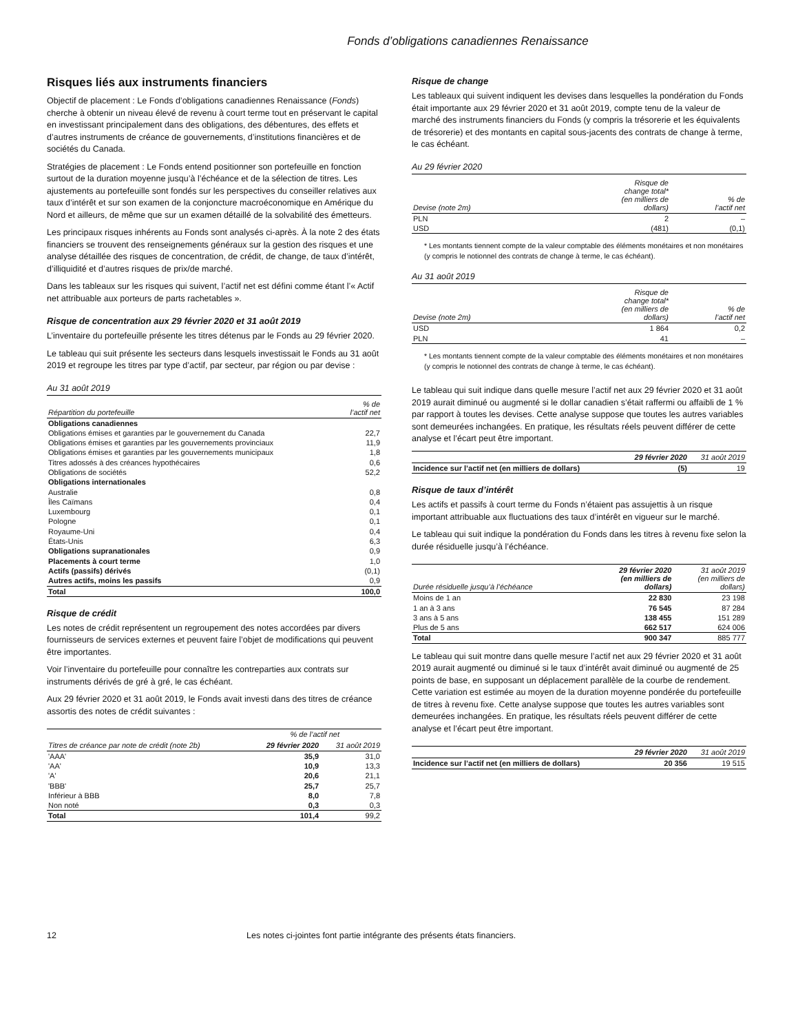Fonds d’obligations canadiennes Renaissance
Risques liés aux instruments financiers
Objectif de placement : Le Fonds d’obligations canadiennes Renaissance (Fonds) cherche à obtenir un niveau élevé de revenu à court terme tout en préservant le capital en investissant principalement dans des obligations, des débentures, des effets et d’autres instruments de créance de gouvernements, d’institutions financières et de sociétés du Canada.
Stratégies de placement : Le Fonds entend positionner son portefeuille en fonction surtout de la duration moyenne jusqu’à l’échéance et de la sélection de titres. Les ajustements au portefeuille sont fondés sur les perspectives du conseiller relatives aux taux d’intérêt et sur son examen de la conjoncture macroéconomique en Amérique du Nord et ailleurs, de même que sur un examen détaillé de la solvabilité des émetteurs.
Les principaux risques inhérents au Fonds sont analysés ci-après. À la note 2 des états financiers se trouvent des renseignements généraux sur la gestion des risques et une analyse détaillée des risques de concentration, de crédit, de change, de taux d’intérêt, d’illiquidité et d’autres risques de prix/de marché.
Dans les tableaux sur les risques qui suivent, l’actif net est défini comme étant l’« Actif net attribuable aux porteurs de parts rachetables ».
Risque de concentration aux 29 février 2020 et 31 août 2019
L’inventaire du portefeuille présente les titres détenus par le Fonds au 29 février 2020.
Le tableau qui suit présente les secteurs dans lesquels investissait le Fonds au 31 août 2019 et regroupe les titres par type d’actif, par secteur, par région ou par devise :
Au 31 août 2019
| Répartition du portefeuille | % de l’actif net |
| --- | --- |
| Obligations canadiennes | |
| Obligations émises et garanties par le gouvernement du Canada | 22,7 |
| Obligations émises et garanties par les gouvernements provinciaux | 11,9 |
| Obligations émises et garanties par les gouvernements municipaux | 1,8 |
| Titres adossés à des créances hypothécaires | 0,6 |
| Obligations de sociétés | 52,2 |
| Obligations internationales | |
| Australie | 0,8 |
| Îles Caïmans | 0,4 |
| Luxembourg | 0,1 |
| Pologne | 0,1 |
| Royaume-Uni | 0,4 |
| États-Unis | 6,3 |
| Obligations supranationales | 0,9 |
| Placements à court terme | 1,0 |
| Actifs (passifs) dérivés | (0,1) |
| Autres actifs, moins les passifs | 0,9 |
| Total | 100,0 |
Risque de crédit
Les notes de crédit représentent un regroupement des notes accordées par divers fournisseurs de services externes et peuvent faire l’objet de modifications qui peuvent être importantes.
Voir l’inventaire du portefeuille pour connaître les contreparties aux contrats sur instruments dérivés de gré à gré, le cas échéant.
Aux 29 février 2020 et 31 août 2019, le Fonds avait investi dans des titres de créance assortis des notes de crédit suivantes :
| | % de l’actif net | |
| Titres de créance par note de crédit (note 2b) | 29 février 2020 | 31 août 2019 |
| 'AAA' | 35,9 | 31,0 |
| 'AA' | 10,9 | 13,3 |
| 'A' | 20,6 | 21,1 |
| 'BBB' | 25,7 | 25,7 |
| Inférieur à BBB | 8,0 | 7,8 |
| Non noté | 0,3 | 0,3 |
| Total | 101,4 | 99,2 |
Risque de change
Les tableaux qui suivent indiquent les devises dans lesquelles la pondération du Fonds était importante aux 29 février 2020 et 31 août 2019, compte tenu de la valeur de marché des instruments financiers du Fonds (y compris la trésorerie et les équivalents de trésorerie) et des montants en capital sous-jacents des contrats de change à terme, le cas échéant.
Au 29 février 2020
| Devise (note 2m) | Risque de change total* (en milliers de dollars) | % de l’actif net |
| --- | --- | --- |
| PLN | 2 | – |
| USD | (481) | (0,1) |
* Les montants tiennent compte de la valeur comptable des éléments monétaires et non monétaires (y compris le notionnel des contrats de change à terme, le cas échéant).
Au 31 août 2019
| Devise (note 2m) | Risque de change total* (en milliers de dollars) | % de l’actif net |
| --- | --- | --- |
| USD | 1 864 | 0,2 |
| PLN | 41 | – |
* Les montants tiennent compte de la valeur comptable des éléments monétaires et non monétaires (y compris le notionnel des contrats de change à terme, le cas échéant).
Le tableau qui suit indique dans quelle mesure l’actif net aux 29 février 2020 et 31 août 2019 aurait diminué ou augmenté si le dollar canadien s’était raffermi ou affaibli de 1 % par rapport à toutes les devises. Cette analyse suppose que toutes les autres variables sont demeurées inchangées. En pratique, les résultats réels peuvent différer de cette analyse et l’écart peut être important.
| | 29 février 2020 | 31 août 2019 |
| --- | --- | --- |
| Incidence sur l’actif net (en milliers de dollars) | (5) | 19 |
Risque de taux d’intérêt
Les actifs et passifs à court terme du Fonds n’étaient pas assujettis à un risque important attribuable aux fluctuations des taux d’intérêt en vigueur sur le marché.
Le tableau qui suit indique la pondération du Fonds dans les titres à revenu fixe selon la durée résiduelle jusqu’à l’échéance.
| Durée résiduelle jusqu’à l’échéance | 29 février 2020 (en milliers de dollars) | 31 août 2019 (en milliers de dollars) |
| --- | --- | --- |
| Moins de 1 an | 22 830 | 23 198 |
| 1 an à 3 ans | 76 545 | 87 284 |
| 3 ans à 5 ans | 138 455 | 151 289 |
| Plus de 5 ans | 662 517 | 624 006 |
| Total | 900 347 | 885 777 |
Le tableau qui suit montre dans quelle mesure l’actif net aux 29 février 2020 et 31 août 2019 aurait augmenté ou diminué si le taux d’intérêt avait diminué ou augmenté de 25 points de base, en supposant un déplacement parallèle de la courbe de rendement. Cette variation est estimée au moyen de la duration moyenne pondérée du portefeuille de titres à revenu fixe. Cette analyse suppose que toutes les autres variables sont demeurées inchangées. En pratique, les résultats réels peuvent différer de cette analyse et l’écart peut être important.
| | 29 février 2020 | 31 août 2019 |
| --- | --- | --- |
| Incidence sur l’actif net (en milliers de dollars) | 20 356 | 19 515 |
12 Les notes ci-jointes font partie intégrante des présents états financiers.